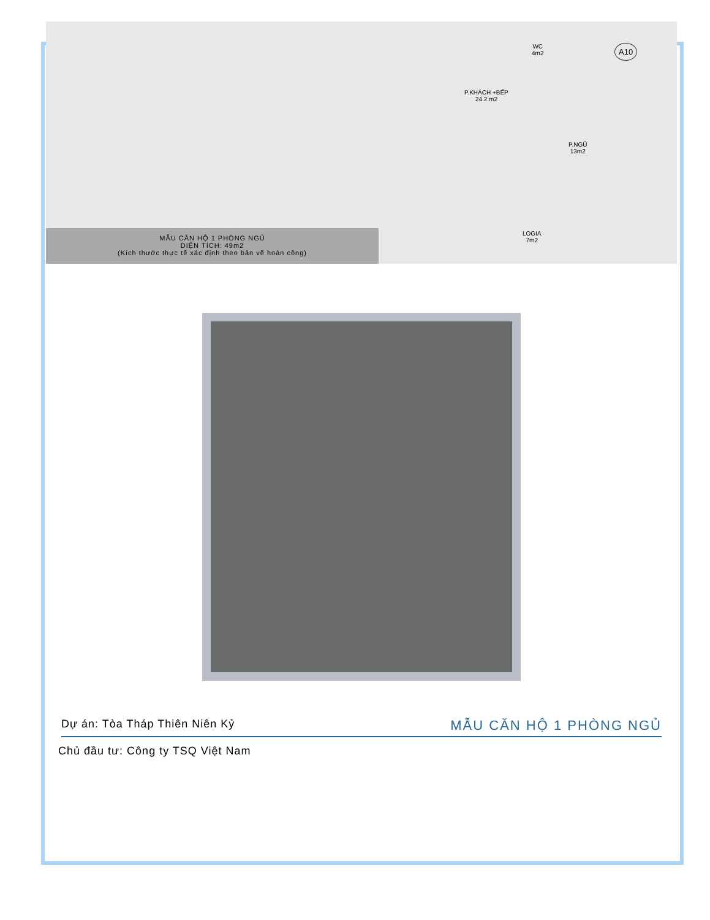MẪU CĂN HỘ 1 PHÒNG NGỦ
DIỆN TÍCH: 49m2
(Kích thước thực tế xác định theo bản vẽ hoàn công)
WC
4m2
A10
P.KHÁCH +BẾP
24.2 m2
P.NGỦ
13m2
LOGIA
7m2
Dự án: Tòa Tháp Thiên Niên Kỷ MẪU CĂN HỘ 1 PHÒNG NGỦ
Chủ đầu tư: Công ty TSQ Việt Nam